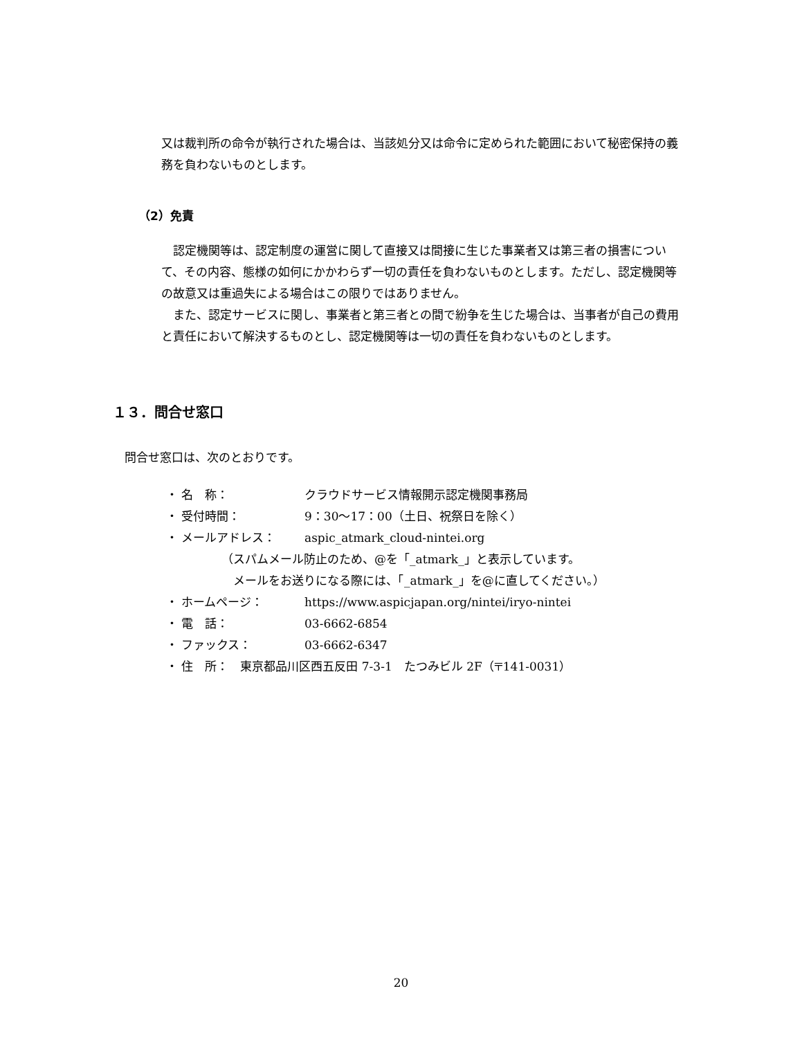又は裁判所の命令が執行された場合は、当該処分又は命令に定められた範囲において秘密保持の義務を負わないものとします。
（2）免責
　認定機関等は、認定制度の運営に関して直接又は間接に生じた事業者又は第三者の損害について、その内容、態様の如何にかかわらず一切の責任を負わないものとします。ただし、認定機関等の故意又は重過失による場合はこの限りではありません。
　また、認定サービスに関し、事業者と第三者との間で紛争を生じた場合は、当事者が自己の費用と責任において解決するものとし、認定機関等は一切の責任を負わないものとします。
１３．問合せ窓口
問合せ窓口は、次のとおりです。
・ 名　称： クラウドサービス情報開示認定機関事務局
・ 受付時間： 9：30〜17：00（土日、祝祭日を除く）
・ メールアドレス： aspic_atmark_cloud-nintei.org
（スパムメール防止のため、@を「_atmark_」と表示しています。
　メールをお送りになる際には、「_atmark_」を@に直してください。）
・ ホームページ： https://www.aspicjapan.org/nintei/iryo-nintei
・ 電　話： 03-6662-6854
・ ファックス： 03-6662-6347
・ 住　所：　東京都品川区西五反田 7-3-1　たつみビル 2F（〒141-0031）
20